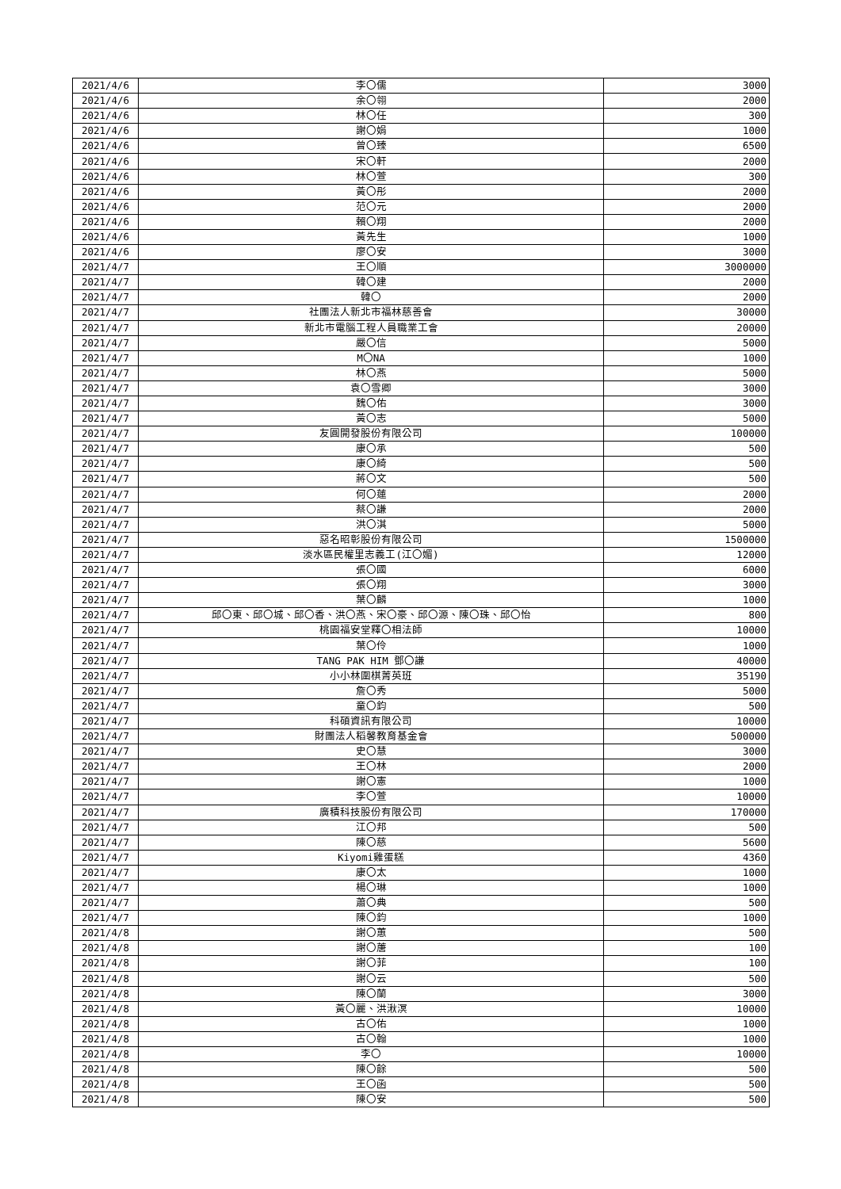| 2021/4/6 | 李〇儒 | 3000 |
| 2021/4/6 | 余〇翎 | 2000 |
| 2021/4/6 | 林〇任 | 300 |
| 2021/4/6 | 謝〇娟 | 1000 |
| 2021/4/6 | 曾〇臻 | 6500 |
| 2021/4/6 | 宋〇軒 | 2000 |
| 2021/4/6 | 林〇萱 | 300 |
| 2021/4/6 | 黃〇彤 | 2000 |
| 2021/4/6 | 范〇元 | 2000 |
| 2021/4/6 | 賴〇翔 | 2000 |
| 2021/4/6 | 黃先生 | 1000 |
| 2021/4/6 | 廖〇安 | 3000 |
| 2021/4/7 | 王〇順 | 3000000 |
| 2021/4/7 | 韓〇建 | 2000 |
| 2021/4/7 | 韓〇 | 2000 |
| 2021/4/7 | 社團法人新北市福林慈善會 | 30000 |
| 2021/4/7 | 新北市電腦工程人員職業工會 | 20000 |
| 2021/4/7 | 嚴〇信 | 5000 |
| 2021/4/7 | M〇NA | 1000 |
| 2021/4/7 | 林〇燕 | 5000 |
| 2021/4/7 | 袁〇雪卿 | 3000 |
| 2021/4/7 | 魏〇佑 | 3000 |
| 2021/4/7 | 黃〇志 | 5000 |
| 2021/4/7 | 友圓開發股份有限公司 | 100000 |
| 2021/4/7 | 康〇承 | 500 |
| 2021/4/7 | 康〇綺 | 500 |
| 2021/4/7 | 蔣〇文 | 500 |
| 2021/4/7 | 何〇蓮 | 2000 |
| 2021/4/7 | 蔡〇謙 | 2000 |
| 2021/4/7 | 洪〇淇 | 5000 |
| 2021/4/7 | 惡名昭彰股份有限公司 | 1500000 |
| 2021/4/7 | 淡水區民權里志義工(江〇媚) | 12000 |
| 2021/4/7 | 張〇國 | 6000 |
| 2021/4/7 | 張〇翔 | 3000 |
| 2021/4/7 | 葉〇麟 | 1000 |
| 2021/4/7 | 邱〇東、邱〇城、邱〇香、洪〇燕、宋〇豪、邱〇源、陳〇珠、邱〇怡 | 800 |
| 2021/4/7 | 桃園福安堂釋〇相法師 | 10000 |
| 2021/4/7 | 葉〇伶 | 1000 |
| 2021/4/7 | TANG PAK HIM 鄧〇謙 | 40000 |
| 2021/4/7 | 小小林圍棋菁英班 | 35190 |
| 2021/4/7 | 詹〇秀 | 5000 |
| 2021/4/7 | 童〇鈞 | 500 |
| 2021/4/7 | 科碩資訊有限公司 | 10000 |
| 2021/4/7 | 財團法人稻馨教育基金會 | 500000 |
| 2021/4/7 | 史〇慧 | 3000 |
| 2021/4/7 | 王〇林 | 2000 |
| 2021/4/7 | 謝〇憲 | 1000 |
| 2021/4/7 | 李〇萱 | 10000 |
| 2021/4/7 | 廣積科技股份有限公司 | 170000 |
| 2021/4/7 | 江〇邦 | 500 |
| 2021/4/7 | 陳〇慈 | 5600 |
| 2021/4/7 | Kiyomi雞蛋糕 | 4360 |
| 2021/4/7 | 康〇太 | 1000 |
| 2021/4/7 | 楊〇琳 | 1000 |
| 2021/4/7 | 蕭〇典 | 500 |
| 2021/4/7 | 陳〇鈞 | 1000 |
| 2021/4/8 | 謝〇蕙 | 500 |
| 2021/4/8 | 謝〇蓎 | 100 |
| 2021/4/8 | 謝〇菲 | 100 |
| 2021/4/8 | 謝〇云 | 500 |
| 2021/4/8 | 陳〇蘭 | 3000 |
| 2021/4/8 | 黃〇麗、洪湫溟 | 10000 |
| 2021/4/8 | 古〇佑 | 1000 |
| 2021/4/8 | 古〇翰 | 1000 |
| 2021/4/8 | 李〇 | 10000 |
| 2021/4/8 | 陳〇餘 | 500 |
| 2021/4/8 | 王〇函 | 500 |
| 2021/4/8 | 陳〇安 | 500 |